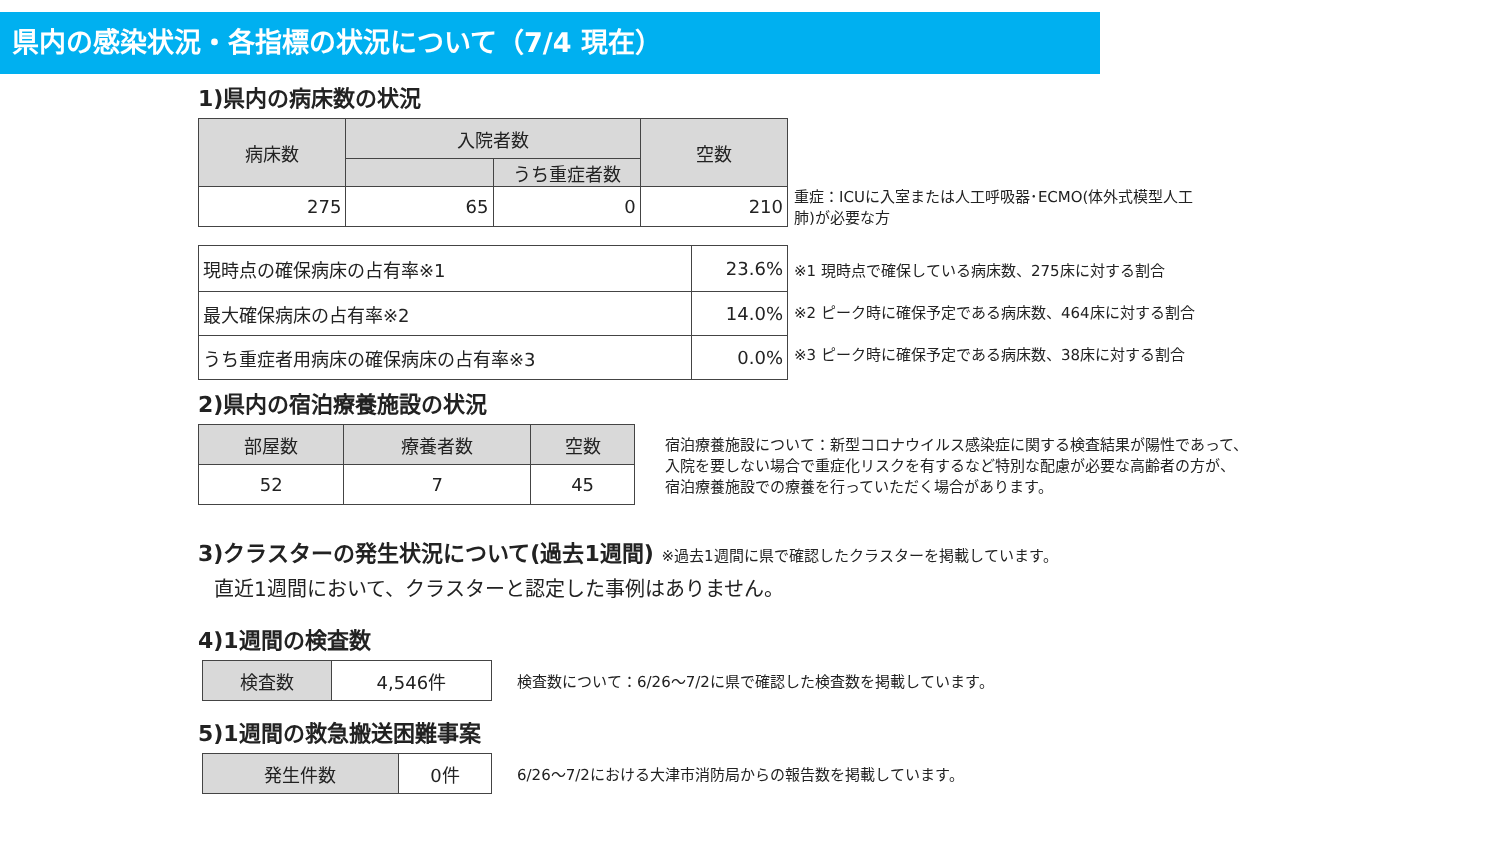県内の感染状況・各指標の状況について（7/4 現在）
1)県内の病床数の状況
| 病床数 | 入院者数 | | 空数 |
| --- | --- | --- | --- |
| | | うち重症者数 | |
| 275 | 65 | 0 | 210 |
重症：ICUに入室または人工呼吸器･ECMO(体外式模型人工
肺)が必要な方
| 現時点の確保病床の占有率※1 | 23.6% |
| 最大確保病床の占有率※2 | 14.0% |
| うち重症者用病床の確保病床の占有率※3 | 0.0% |
※1 現時点で確保している病床数、275床に対する割合
※2 ピーク時に確保予定である病床数、464床に対する割合
※3 ピーク時に確保予定である病床数、38床に対する割合
2)県内の宿泊療養施設の状況
| 部屋数 | 療養者数 | 空数 |
| --- | --- | --- |
| 52 | 7 | 45 |
宿泊療養施設について：新型コロナウイルス感染症に関する検査結果が陽性であって、
入院を要しない場合で重症化リスクを有するなど特別な配慮が必要な高齢者の方が、
宿泊療養施設での療養を行っていただく場合があります。
3)クラスターの発生状況について(過去1週間) ※過去1週間に県で確認したクラスターを掲載しています。
直近1週間において、クラスターと認定した事例はありません。
4)1週間の検査数
| 検査数 | 4,546件 |
検査数について：6/26～7/2に県で確認した検査数を掲載しています。
5)1週間の救急搬送困難事案
| 発生件数 | 0件 |
6/26～7/2における大津市消防局からの報告数を掲載しています。